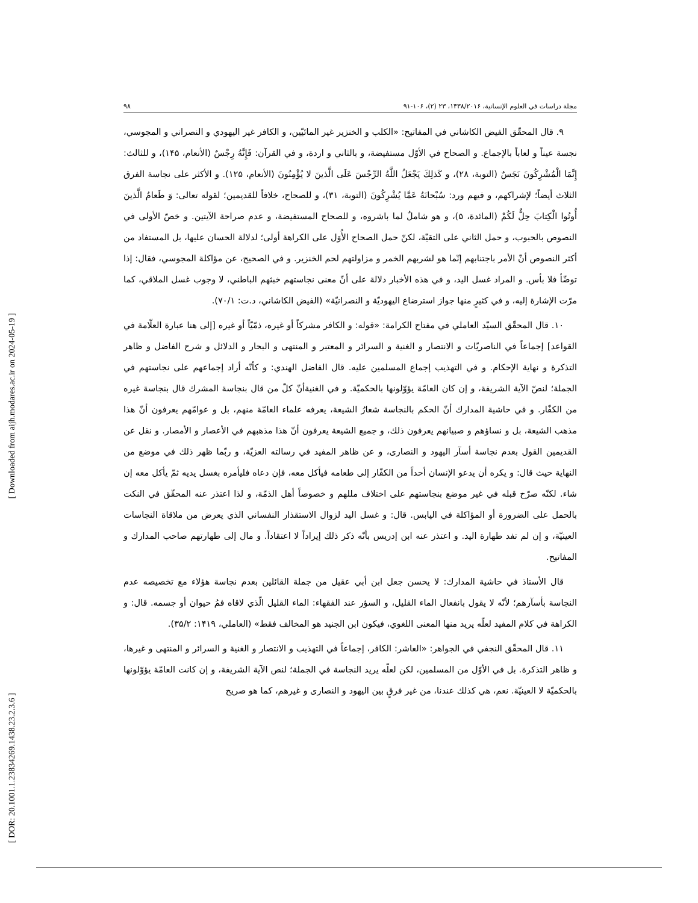[ Downloaded from aijh.modares.ac.ir on 2024-05-19 ]
[ DOR: 20.1001.1.23834269.1438.23.2.3.6 ]
مجلة دراسات في العلوم الإنسانية، ۱۴۳۸/۲۰۱۶، ۲۳ (۲)، ۱۰۶-۹۱ ۹۸
۹. قال المحقّق الفيض الكاشاني في المفاتيح: «الكلب و الخنزير غير المائيّين، و الكافر غير اليهودي و النصراني و المجوسي، نجسة عيناً و لعاباً بالإجماع. و الصحاح في الأوّل مستفيضة، و بالثاني و اردة، و في القرآن: فَإِنَّهُ رِجْسٌ (الأنعام، ۱۴۵)، و للثالث: إِنَّمَا الْمُشْرِكُونَ نَجَسٌ (التوبة، ۲۸)، و كَذلِكَ يَجْعَلُ اللَّهُ الرِّجْسَ عَلَى الَّذينَ لا يُؤْمِنُونَ (الأنعام، ۱۲۵). و الأكثر على نجاسة الفرق الثلاث أيضاً؛ لإشراكهم، و فيهم ورد: سُبْحانَهُ عَمَّا يُشْرِكُونَ (التوبة، ۳۱)، و للصحاح، خلافاً للقديمين؛ لقوله تعالى: وَ طَعامُ الَّذينَ أُوتُوا الْكِتابَ حِلٌّ لَكُمْ (المائدة، ۵)، و هو شاملٌ لما باشروه، و للصحاح المستفيضة، و عدم صراحة الآيتين. و خصّ الأولى في النصوص بالحبوب، و حمل الثاني على التقيّة، لكنّ حمل الصحاح الأُوَل على الكراهة أولى؛ لدلالة الحسان عليها، بل المستفاد من أكثر النصوص أنّ الأمر باجتنابهم إنّما هو لشربهم الخمر و مزاولتهم لحم الخنزير. و في الصحيح، عن مؤاكلة المجوسي، فقال: إذا توضّأ فلا بأس. و المراد غسل اليد، و في هذه الأخبار دلالة على أنّ معنى نجاستهم خبثهم الباطني، لا وجوب غسل الملاقي، كما مرّت الإشارة إليه، و في كثيرٍ منها جواز استرضاع اليهوديّة و النصرانيّة» (الفيض الكاشاني، د.ت: ۷۰/۱).
۱۰. قال المحقّق السيّد العاملي في مفتاح الكرامة: «قوله: و الكافر مشركاً أو غيره، ذمّيّاً أو غيره [إلى هنا عبارة العلّامة في القواعد] إجماعاً في الناصريّات و الانتصار و الغنية و السرائر و المعتبر و المنتهى و البحار و الدلائل و شرح الفاضل و ظاهر التذكرة و نهاية الإحكام. و في التهذيب إجماع المسلمين عليه. قال الفاضل الهندي: و كأنّه أراد إجماعهم على نجاستهم في الجملة؛ لنصّ الآية الشريفة، و إن كان العامّة يؤوّلونها بالحكميّة. و في الغنيةأنّ كلّ من قال بنجاسة المشرك قال بنجاسة غيره من الكفّار. و في حاشية المدارك أنّ الحكم بالنجاسة شعارُ الشيعة، يعرفه علماء العامّة منهم، بل و عوامّهم يعرفون أنّ هذا مذهب الشيعة، بل و نساؤهم و صبيانهم يعرفون ذلك، و جميع الشيعة يعرفون أنّ هذا مذهبهم في الأعصار و الأمصار. و نقل عن القديمين القول بعدم نجاسة أسآر اليهود و النصارى، و عن ظاهر المفيد في رسالته العزيّة، و ربّما ظهر ذلك في موضع من النهاية حيث قال: و يكره أن يدعو الإنسان أحداً من الكفّار إلى طعامه فيأكل معه، فإن دعاه فليأمره بغسل يديه ثمّ يأكل معه إن شاء. لكنّه صرّح قبله في غير موضع بنجاستهم على اختلاف مللهم و خصوصاً أهل الذمّة، و لذا اعتذر عنه المحقّق في النكت بالحمل على الضرورة أو المؤاكلة في اليابس. قال: و غسل اليد لزوال الاستقذار النفساني الذي يعرض من ملاقاة النجاسات العينيّة، و إن لم تفد طهارة اليد. و اعتذر عنه ابن إدريس بأنّه ذكر ذلك إيراداً لا اعتقاداً. و مال إلى طهارتهم صاحب المدارك و المفاتيح.
قال الأستاذ في حاشية المدارك: لا يحسن جعل ابن أبي عقيل من جملة القائلين بعدم نجاسة هؤلاء مع تخصيصه عدم النجاسة بأسآرهم؛ لأنّه لا يقول بانفعال الماء القليل، و السؤر عند الفقهاء: الماء القليل الّذي لاقاه فمُ حيوان أو جسمه. قال: و الكراهة في كلام المفيد لعلّه يريد منها المعنى اللغوي، فيكون ابن الجنيد هو المخالف فقط» (العاملي، ۱۴۱۹: ۳۵/۲).
۱۱. قال المحقّق النجفي في الجواهر: «العاشر: الكافر، إجماعاً في التهذيب و الانتصار و الغنية و السرائر و المنتهى و غيرها، و ظاهر التذكرة. بل في الأوّل من المسلمين، لكن لعلّه يريد النجاسة في الجملة؛ لنص الآية الشريفة، و إن كانت العامّة يؤوّلونها بالحكميّة لا العينيّة. نعم، هي كذلك عندنا، من غير فرقٍ بين اليهود و النصارى و غيرهم، كما هو صريح